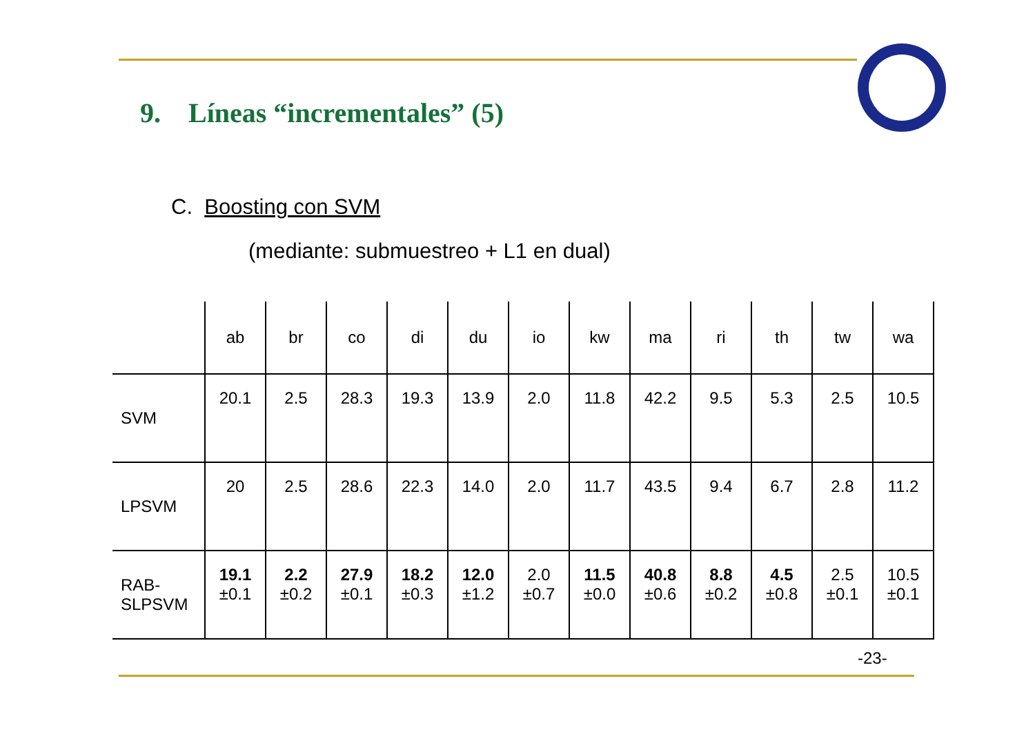9. Líneas “incrementales” (5)
C. Boosting con SVM
(mediante: submuestreo + L1 en dual)
| | ab | br | co | di | du | io | kw | ma | ri | th | tw | wa |
| --- | --- | --- | --- | --- | --- | --- | --- | --- | --- | --- | --- | --- |
| SVM | 20.1 | 2.5 | 28.3 | 19.3 | 13.9 | 2.0 | 11.8 | 42.2 | 9.5 | 5.3 | 2.5 | 10.5 |
| LPSVM | 20 | 2.5 | 28.6 | 22.3 | 14.0 | 2.0 | 11.7 | 43.5 | 9.4 | 6.7 | 2.8 | 11.2 |
| RAB- SLPSVM | 19.1 ±0.1 | 2.2 ±0.2 | 27.9 ±0.1 | 18.2 ±0.3 | 12.0 ±1.2 | 2.0 ±0.7 | 11.5 ±0.0 | 40.8 ±0.6 | 8.8 ±0.2 | 4.5 ±0.8 | 2.5 ±0.1 | 10.5 ±0.1 |
-23-